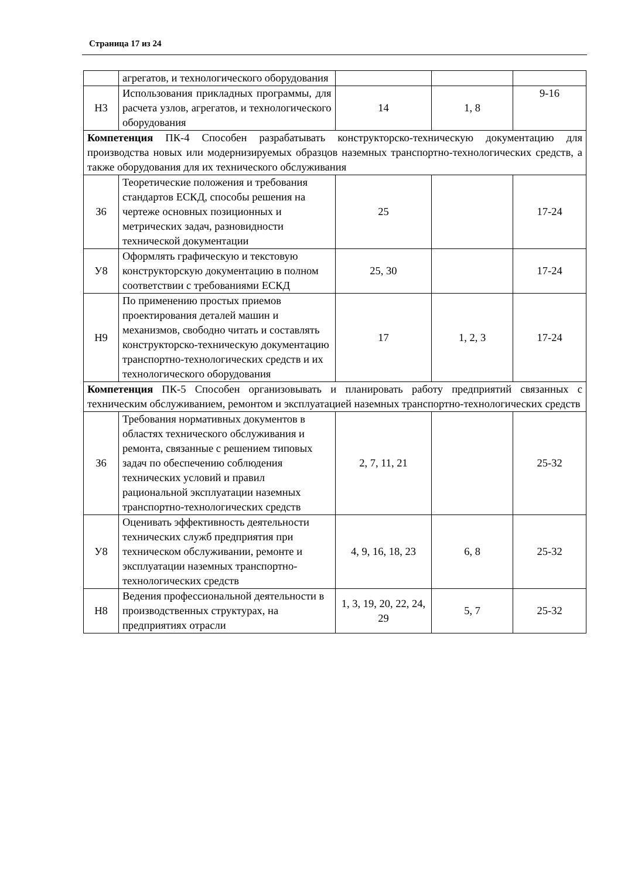Страница 17 из 24
| | агрегатов, и технологического оборудования | | | |
| Н3 | Использования прикладных программы, для расчета узлов, агрегатов, и технологического оборудования | 14 | 1, 8 | 9-16 |
| Компетенция ПК-4 Способен разрабатывать конструкторско-техническую документацию для производства новых или модернизируемых образцов наземных транспортно-технологических средств, а также оборудования для их технического обслуживания | | | | |
| З6 | Теоретические положения и требования стандартов ЕСКД, способы решения на чертеже основных позиционных и метрических задач, разновидности технической документации | 25 | | 17-24 |
| У8 | Оформлять графическую и текстовую конструкторскую документацию в полном соответствии с требованиями ЕСКД | 25, 30 | | 17-24 |
| Н9 | По применению простых приемов проектирования деталей машин и механизмов, свободно читать и составлять конструкторско-техническую документацию транспортно-технологических средств и их технологического оборудования | 17 | 1, 2, 3 | 17-24 |
| Компетенция ПК-5 Способен организовывать и планировать работу предприятий связанных с техническим обслуживанием, ремонтом и эксплуатацией наземных транспортно-технологических средств | | | | |
| З6 | Требования нормативных документов в областях технического обслуживания и ремонта, связанные с решением типовых задач по обеспечению соблюдения технических условий и правил рациональной эксплуатации наземных транспортно-технологических средств | 2, 7, 11, 21 | | 25-32 |
| У8 | Оценивать эффективность деятельности технических служб предприятия при техническом обслуживании, ремонте и эксплуатации наземных транспортно-технологических средств | 4, 9, 16, 18, 23 | 6, 8 | 25-32 |
| Н8 | Ведения профессиональной деятельности в производственных структурах, на предприятиях отрасли | 1, 3, 19, 20, 22, 24, 29 | 5, 7 | 25-32 |